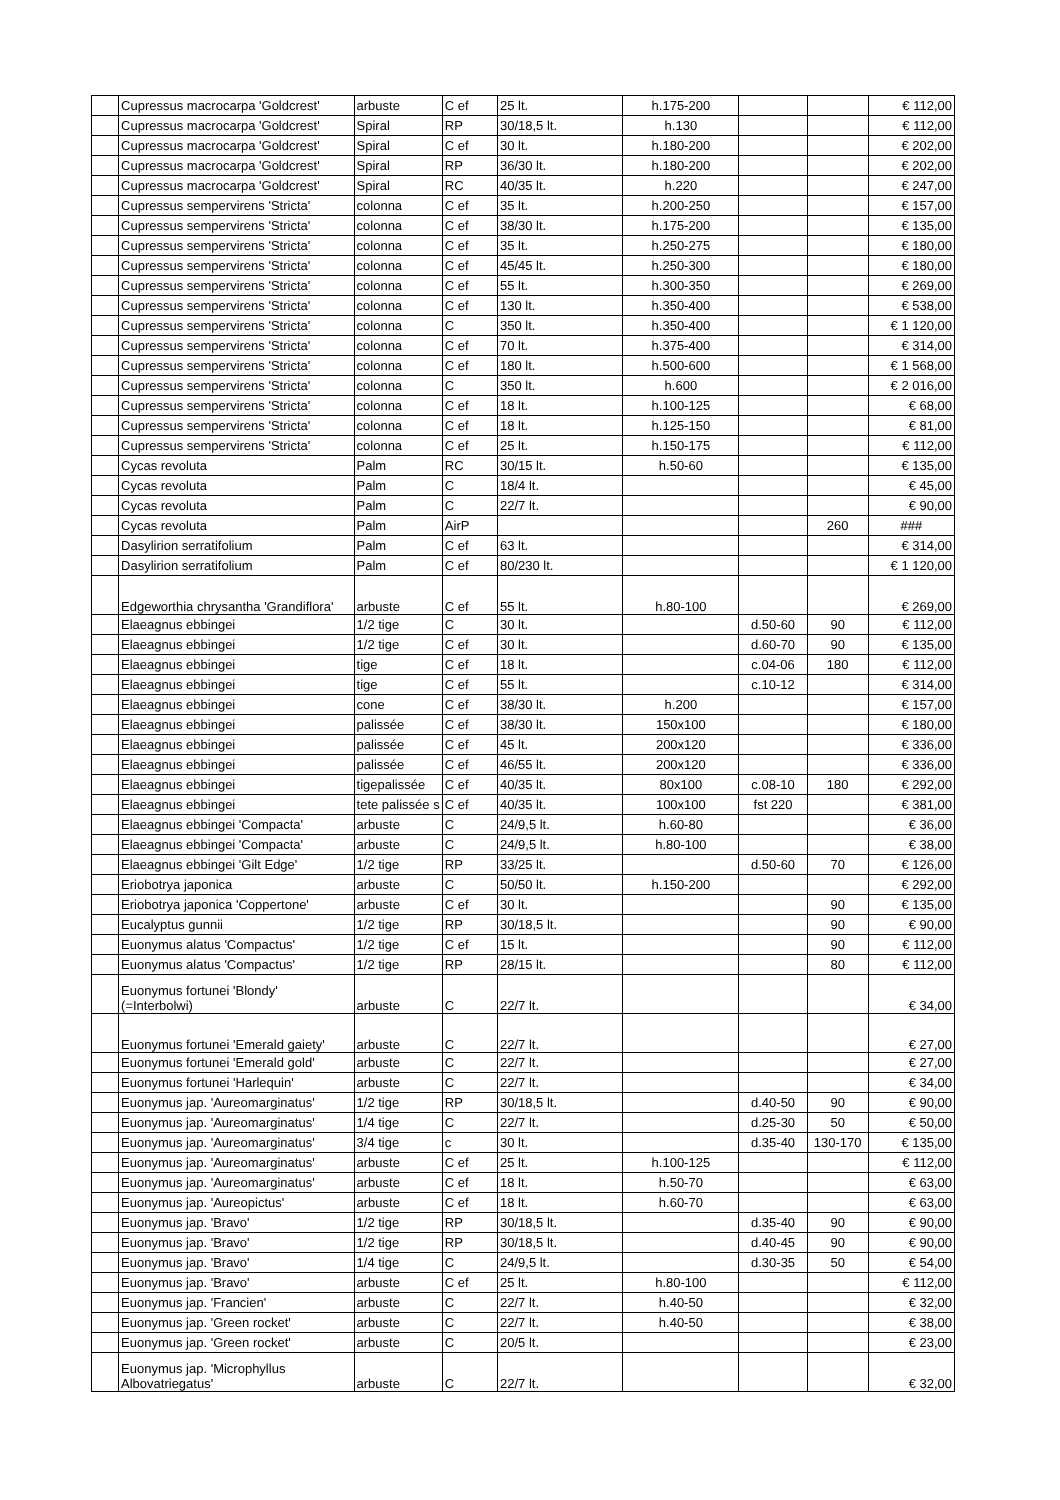| | Cupressus macrocarpa 'Goldcrest' | arbuste | C ef | 25 lt. | h.175-200 | | | € 112,00 |
| | Cupressus macrocarpa 'Goldcrest' | Spiral | RP | 30/18,5 lt. | h.130 | | | € 112,00 |
| | Cupressus macrocarpa 'Goldcrest' | Spiral | C ef | 30 lt. | h.180-200 | | | € 202,00 |
| | Cupressus macrocarpa 'Goldcrest' | Spiral | RP | 36/30 lt. | h.180-200 | | | € 202,00 |
| | Cupressus macrocarpa 'Goldcrest' | Spiral | RC | 40/35 lt. | h.220 | | | € 247,00 |
| | Cupressus sempervirens 'Stricta' | colonna | C ef | 35 lt. | h.200-250 | | | € 157,00 |
| | Cupressus sempervirens 'Stricta' | colonna | C ef | 38/30 lt. | h.175-200 | | | € 135,00 |
| | Cupressus sempervirens 'Stricta' | colonna | C ef | 35 lt. | h.250-275 | | | € 180,00 |
| | Cupressus sempervirens 'Stricta' | colonna | C ef | 45/45 lt. | h.250-300 | | | € 180,00 |
| | Cupressus sempervirens 'Stricta' | colonna | C ef | 55 lt. | h.300-350 | | | € 269,00 |
| | Cupressus sempervirens 'Stricta' | colonna | C ef | 130 lt. | h.350-400 | | | € 538,00 |
| | Cupressus sempervirens 'Stricta' | colonna | C | 350 lt. | h.350-400 | | | € 1 120,00 |
| | Cupressus sempervirens 'Stricta' | colonna | C ef | 70 lt. | h.375-400 | | | € 314,00 |
| | Cupressus sempervirens 'Stricta' | colonna | C ef | 180 lt. | h.500-600 | | | € 1 568,00 |
| | Cupressus sempervirens 'Stricta' | colonna | C | 350 lt. | h.600 | | | € 2 016,00 |
| | Cupressus sempervirens 'Stricta' | colonna | C ef | 18 lt. | h.100-125 | | | € 68,00 |
| | Cupressus sempervirens 'Stricta' | colonna | C ef | 18 lt. | h.125-150 | | | € 81,00 |
| | Cupressus sempervirens 'Stricta' | colonna | C ef | 25 lt. | h.150-175 | | | € 112,00 |
| | Cycas revoluta | Palm | RC | 30/15 lt. | h.50-60 | | | € 135,00 |
| | Cycas revoluta | Palm | C | 18/4 lt. | | | | € 45,00 |
| | Cycas revoluta | Palm | C | 22/7 lt. | | | | € 90,00 |
| | Cycas revoluta | Palm | AirP | | | | 260 | ### |
| | Dasylirion serratifolium | Palm | C ef | 63 lt. | | | | € 314,00 |
| | Dasylirion serratifolium | Palm | C ef | 80/230 lt. | | | | € 1 120,00 |
| | Edgeworthia chrysantha 'Grandiflora' | arbuste | C ef | 55 lt. | h.80-100 | | | € 269,00 |
| | Elaeagnus ebbingei | 1/2 tige | C | 30 lt. | | d.50-60 | 90 | € 112,00 |
| | Elaeagnus ebbingei | 1/2 tige | C ef | 30 lt. | | d.60-70 | 90 | € 135,00 |
| | Elaeagnus ebbingei | tige | C ef | 18 lt. | | c.04-06 | 180 | € 112,00 |
| | Elaeagnus ebbingei | tige | C ef | 55 lt. | | c.10-12 | | € 314,00 |
| | Elaeagnus ebbingei | cone | C ef | 38/30 lt. | h.200 | | | € 157,00 |
| | Elaeagnus ebbingei | palissée | C ef | 38/30 lt. | 150x100 | | | € 180,00 |
| | Elaeagnus ebbingei | palissée | C ef | 45 lt. | 200x120 | | | € 336,00 |
| | Elaeagnus ebbingei | palissée | C ef | 46/55 lt. | 200x120 | | | € 336,00 |
| | Elaeagnus ebbingei | tigepalissée | C ef | 40/35 lt. | 80x100 | c.08-10 | 180 | € 292,00 |
| | Elaeagnus ebbingei | tete palissée s | C ef | 40/35 lt. | 100x100 | fst 220 | | € 381,00 |
| | Elaeagnus ebbingei 'Compacta' | arbuste | C | 24/9,5 lt. | h.60-80 | | | € 36,00 |
| | Elaeagnus ebbingei 'Compacta' | arbuste | C | 24/9,5 lt. | h.80-100 | | | € 38,00 |
| | Elaeagnus ebbingei 'Gilt Edge' | 1/2 tige | RP | 33/25 lt. | | d.50-60 | 70 | € 126,00 |
| | Eriobotrya japonica | arbuste | C | 50/50 lt. | h.150-200 | | | € 292,00 |
| | Eriobotrya japonica 'Coppertone' | arbuste | C ef | 30 lt. | | | 90 | € 135,00 |
| | Eucalyptus gunnii | 1/2 tige | RP | 30/18,5 lt. | | | 90 | € 90,00 |
| | Euonymus alatus 'Compactus' | 1/2 tige | C ef | 15 lt. | | | 90 | € 112,00 |
| | Euonymus alatus 'Compactus' | 1/2 tige | RP | 28/15 lt. | | | 80 | € 112,00 |
| | Euonymus fortunei 'Blondy' (=Interbolwi) | arbuste | C | 22/7 lt. | | | | € 34,00 |
| | Euonymus fortunei 'Emerald gaiety' | arbuste | C | 22/7 lt. | | | | € 27,00 |
| | Euonymus fortunei 'Emerald gold' | arbuste | C | 22/7 lt. | | | | € 27,00 |
| | Euonymus fortunei 'Harlequin' | arbuste | C | 22/7 lt. | | | | € 34,00 |
| | Euonymus jap. 'Aureomarginatus' | 1/2 tige | RP | 30/18,5 lt. | | d.40-50 | 90 | € 90,00 |
| | Euonymus jap. 'Aureomarginatus' | 1/4 tige | C | 22/7 lt. | | d.25-30 | 50 | € 50,00 |
| | Euonymus jap. 'Aureomarginatus' | 3/4 tige | c | 30 lt. | | d.35-40 | 130-170 | € 135,00 |
| | Euonymus jap. 'Aureomarginatus' | arbuste | C ef | 25 lt. | h.100-125 | | | € 112,00 |
| | Euonymus jap. 'Aureomarginatus' | arbuste | C ef | 18 lt. | h.50-70 | | | € 63,00 |
| | Euonymus jap. 'Aureopictus' | arbuste | C ef | 18 lt. | h.60-70 | | | € 63,00 |
| | Euonymus jap. 'Bravo' | 1/2 tige | RP | 30/18,5 lt. | | d.35-40 | 90 | € 90,00 |
| | Euonymus jap. 'Bravo' | 1/2 tige | RP | 30/18,5 lt. | | d.40-45 | 90 | € 90,00 |
| | Euonymus jap. 'Bravo' | 1/4 tige | C | 24/9,5 lt. | | d.30-35 | 50 | € 54,00 |
| | Euonymus jap. 'Bravo' | arbuste | C ef | 25 lt. | h.80-100 | | | € 112,00 |
| | Euonymus jap. 'Francien' | arbuste | C | 22/7 lt. | h.40-50 | | | € 32,00 |
| | Euonymus jap. 'Green rocket' | arbuste | C | 22/7 lt. | h.40-50 | | | € 38,00 |
| | Euonymus jap. 'Green rocket' | arbuste | C | 20/5 lt. | | | | € 23,00 |
| | Euonymus jap. 'Microphyllus Albovatriegatus' | arbuste | C | 22/7 lt. | | | | € 32,00 |